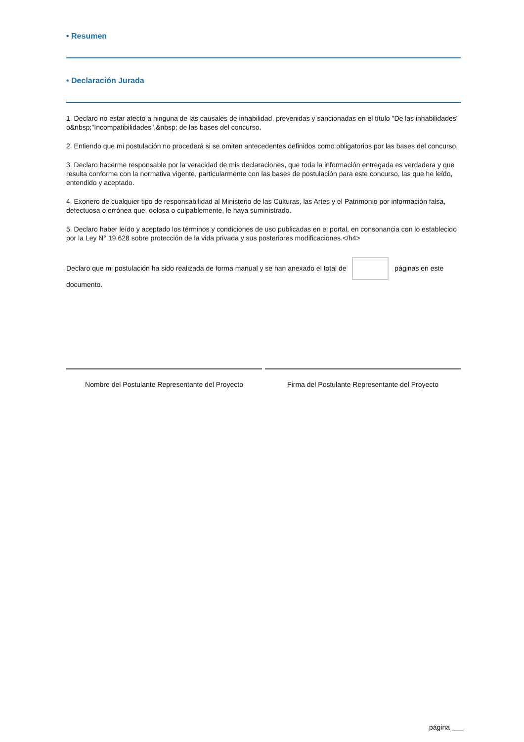• Resumen
• Declaración Jurada
1. Declaro no estar afecto a ninguna de las causales de inhabilidad, prevenidas y sancionadas en el título "De las inhabilidades" o&nbsp;"Incompatibilidades",&nbsp; de las bases del concurso.
2. Entiendo que mi postulación no procederá si se omiten antecedentes definidos como obligatorios por las bases del concurso.
3. Declaro hacerme responsable por la veracidad de mis declaraciones, que toda la información entregada es verdadera y que resulta conforme con la normativa vigente, particularmente con las bases de postulación para este concurso, las que he leído, entendido y aceptado.
4. Exonero de cualquier tipo de responsabilidad al Ministerio de las Culturas, las Artes y el Patrimonio por información falsa, defectuosa o errónea que, dolosa o culpablemente, le haya suministrado.
5. Declaro haber leído y aceptado los términos y condiciones de uso publicadas en el portal, en consonancia con lo establecido por la Ley N° 19.628 sobre protección de la vida privada y sus posteriores modificaciones.</h4>
Declaro que mi postulación ha sido realizada de forma manual y se han anexado el total de páginas en este documento.
Nombre del Postulante Representante del Proyecto
Firma del Postulante Representante del Proyecto
página ___